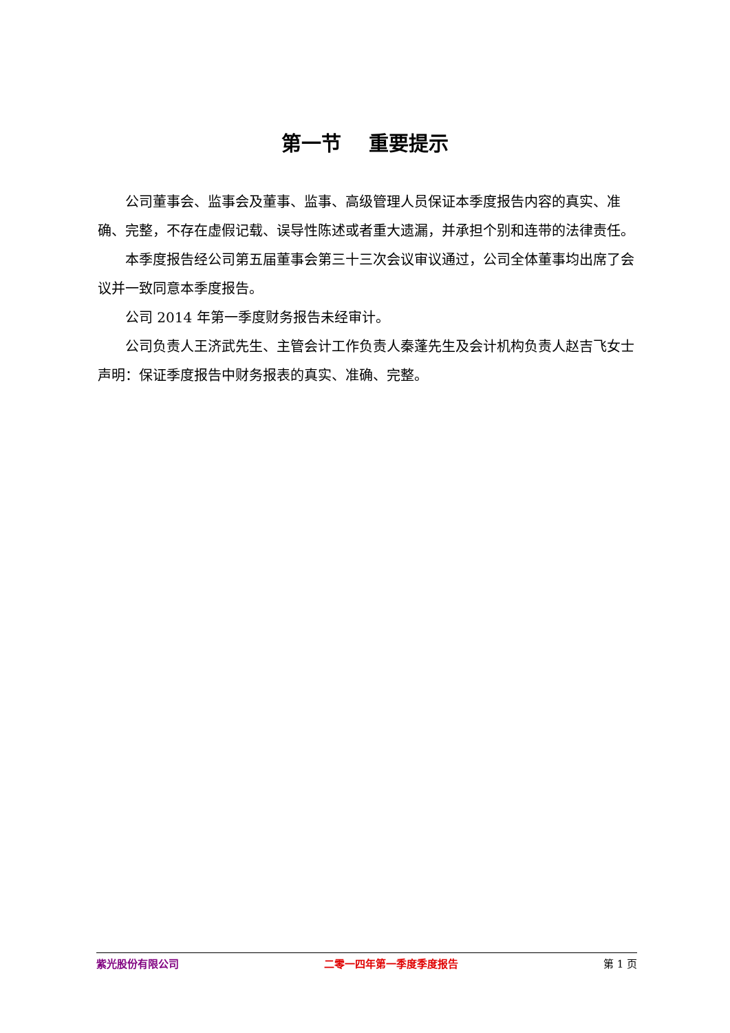第一节　 重要提示
公司董事会、监事会及董事、监事、高级管理人员保证本季度报告内容的真实、准确、完整，不存在虚假记载、误导性陈述或者重大遗漏，并承担个别和连带的法律责任。
本季度报告经公司第五届董事会第三十三次会议审议通过，公司全体董事均出席了会议并一致同意本季度报告。
公司 2014 年第一季度财务报告未经审计。
公司负责人王济武先生、主管会计工作负责人秦蓬先生及会计机构负责人赵吉飞女士声明：保证季度报告中财务报表的真实、准确、完整。
紫光股份有限公司 二零一四年第一季度季度报告 第 1 页